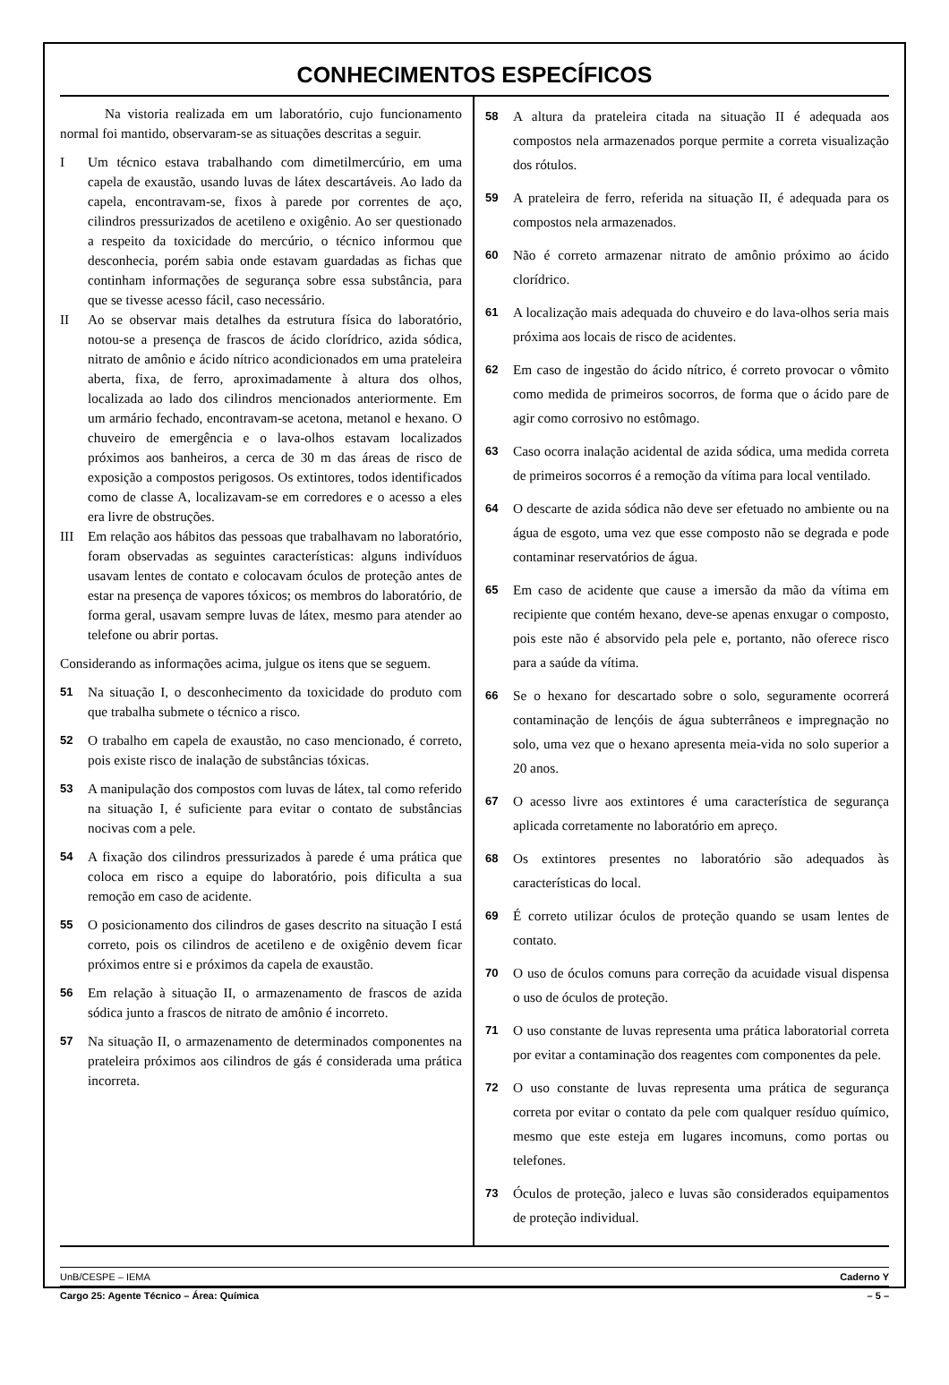CONHECIMENTOS ESPECÍFICOS
Na vistoria realizada em um laboratório, cujo funcionamento normal foi mantido, observaram-se as situações descritas a seguir.
I Um técnico estava trabalhando com dimetilmercúrio, em uma capela de exaustão, usando luvas de látex descartáveis. Ao lado da capela, encontravam-se, fixos à parede por correntes de aço, cilindros pressurizados de acetileno e oxigênio. Ao ser questionado a respeito da toxicidade do mercúrio, o técnico informou que desconhecia, porém sabia onde estavam guardadas as fichas que continham informações de segurança sobre essa substância, para que se tivesse acesso fácil, caso necessário.
II Ao se observar mais detalhes da estrutura física do laboratório, notou-se a presença de frascos de ácido clorídrico, azida sódica, nitrato de amônio e ácido nítrico acondicionados em uma prateleira aberta, fixa, de ferro, aproximadamente à altura dos olhos, localizada ao lado dos cilindros mencionados anteriormente. Em um armário fechado, encontravam-se acetona, metanol e hexano. O chuveiro de emergência e o lava-olhos estavam localizados próximos aos banheiros, a cerca de 30 m das áreas de risco de exposição a compostos perigosos. Os extintores, todos identificados como de classe A, localizavam-se em corredores e o acesso a eles era livre de obstruções.
III Em relação aos hábitos das pessoas que trabalhavam no laboratório, foram observadas as seguintes características: alguns indivíduos usavam lentes de contato e colocavam óculos de proteção antes de estar na presença de vapores tóxicos; os membros do laboratório, de forma geral, usavam sempre luvas de látex, mesmo para atender ao telefone ou abrir portas.
Considerando as informações acima, julgue os itens que se seguem.
51 Na situação I, o desconhecimento da toxicidade do produto com que trabalha submete o técnico a risco.
52 O trabalho em capela de exaustão, no caso mencionado, é correto, pois existe risco de inalação de substâncias tóxicas.
53 A manipulação dos compostos com luvas de látex, tal como referido na situação I, é suficiente para evitar o contato de substâncias nocivas com a pele.
54 A fixação dos cilindros pressurizados à parede é uma prática que coloca em risco a equipe do laboratório, pois dificulta a sua remoção em caso de acidente.
55 O posicionamento dos cilindros de gases descrito na situação I está correto, pois os cilindros de acetileno e de oxigênio devem ficar próximos entre si e próximos da capela de exaustão.
56 Em relação à situação II, o armazenamento de frascos de azida sódica junto a frascos de nitrato de amônio é incorreto.
57 Na situação II, o armazenamento de determinados componentes na prateleira próximos aos cilindros de gás é considerada uma prática incorreta.
58 A altura da prateleira citada na situação II é adequada aos compostos nela armazenados porque permite a correta visualização dos rótulos.
59 A prateleira de ferro, referida na situação II, é adequada para os compostos nela armazenados.
60 Não é correto armazenar nitrato de amônio próximo ao ácido clorídrico.
61 A localização mais adequada do chuveiro e do lava-olhos seria mais próxima aos locais de risco de acidentes.
62 Em caso de ingestão do ácido nítrico, é correto provocar o vômito como medida de primeiros socorros, de forma que o ácido pare de agir como corrosivo no estômago.
63 Caso ocorra inalação acidental de azida sódica, uma medida correta de primeiros socorros é a remoção da vítima para local ventilado.
64 O descarte de azida sódica não deve ser efetuado no ambiente ou na água de esgoto, uma vez que esse composto não se degrada e pode contaminar reservatórios de água.
65 Em caso de acidente que cause a imersão da mão da vítima em recipiente que contém hexano, deve-se apenas enxugar o composto, pois este não é absorvido pela pele e, portanto, não oferece risco para a saúde da vítima.
66 Se o hexano for descartado sobre o solo, seguramente ocorrerá contaminação de lençóis de água subterrâneos e impregnação no solo, uma vez que o hexano apresenta meia-vida no solo superior a 20 anos.
67 O acesso livre aos extintores é uma característica de segurança aplicada corretamente no laboratório em apreço.
68 Os extintores presentes no laboratório são adequados às características do local.
69 É correto utilizar óculos de proteção quando se usam lentes de contato.
70 O uso de óculos comuns para correção da acuidade visual dispensa o uso de óculos de proteção.
71 O uso constante de luvas representa uma prática laboratorial correta por evitar a contaminação dos reagentes com componentes da pele.
72 O uso constante de luvas representa uma prática de segurança correta por evitar o contato da pele com qualquer resíduo químico, mesmo que este esteja em lugares incomuns, como portas ou telefones.
73 Óculos de proteção, jaleco e luvas são considerados equipamentos de proteção individual.
UnB/CESPE – IEMA Caderno Y
Cargo 25: Agente Técnico – Área: Química – 5 –